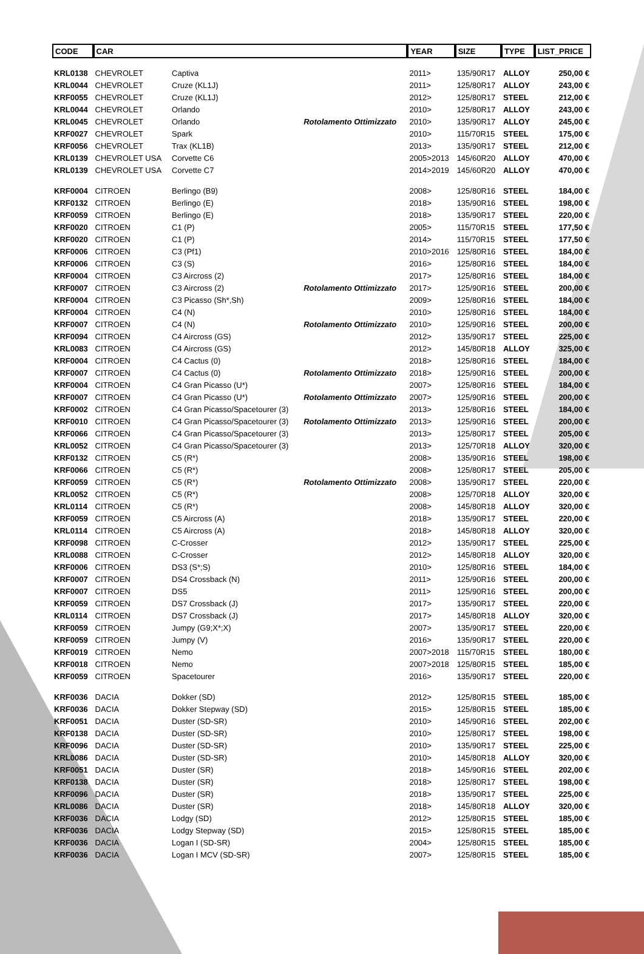| CODE | CAR | | | YEAR | SIZE | TYPE | LIST_PRICE |
| --- | --- | --- | --- | --- | --- | --- | --- |
| KRL0138 | CHEVROLET | Captiva | | 2011> | 135/90R17 | ALLOY | 250,00 € |
| KRL0044 | CHEVROLET | Cruze (KL1J) | | 2011> | 125/80R17 | ALLOY | 243,00 € |
| KRF0055 | CHEVROLET | Cruze (KL1J) | | 2012> | 125/80R17 | STEEL | 212,00 € |
| KRL0044 | CHEVROLET | Orlando | | 2010> | 125/80R17 | ALLOY | 243,00 € |
| KRL0045 | CHEVROLET | Orlando | Rotolamento Ottimizzato | 2010> | 135/90R17 | ALLOY | 245,00 € |
| KRF0027 | CHEVROLET | Spark | | 2010> | 115/70R15 | STEEL | 175,00 € |
| KRF0056 | CHEVROLET | Trax (KL1B) | | 2013> | 135/90R17 | STEEL | 212,00 € |
| KRL0139 | CHEVROLET USA | Corvette C6 | | 2005>2013 | 145/60R20 | ALLOY | 470,00 € |
| KRL0139 | CHEVROLET USA | Corvette C7 | | 2014>2019 | 145/60R20 | ALLOY | 470,00 € |
| KRF0004 | CITROEN | Berlingo (B9) | | 2008> | 125/80R16 | STEEL | 184,00 € |
| KRF0132 | CITROEN | Berlingo (E) | | 2018> | 135/90R16 | STEEL | 198,00 € |
| KRF0059 | CITROEN | Berlingo (E) | | 2018> | 135/90R17 | STEEL | 220,00 € |
| KRF0020 | CITROEN | C1 (P) | | 2005> | 115/70R15 | STEEL | 177,50 € |
| KRF0020 | CITROEN | C1 (P) | | 2014> | 115/70R15 | STEEL | 177,50 € |
| KRF0006 | CITROEN | C3 (Pf1) | | 2010>2016 | 125/80R16 | STEEL | 184,00 € |
| KRF0006 | CITROEN | C3 (S) | | 2016> | 125/80R16 | STEEL | 184,00 € |
| KRF0004 | CITROEN | C3 Aircross (2) | | 2017> | 125/80R16 | STEEL | 184,00 € |
| KRF0007 | CITROEN | C3 Aircross (2) | Rotolamento Ottimizzato | 2017> | 125/90R16 | STEEL | 200,00 € |
| KRF0004 | CITROEN | C3 Picasso (Sh*,Sh) | | 2009> | 125/80R16 | STEEL | 184,00 € |
| KRF0004 | CITROEN | C4 (N) | | 2010> | 125/80R16 | STEEL | 184,00 € |
| KRF0007 | CITROEN | C4 (N) | Rotolamento Ottimizzato | 2010> | 125/90R16 | STEEL | 200,00 € |
| KRF0094 | CITROEN | C4 Aircross (GS) | | 2012> | 135/90R17 | STEEL | 225,00 € |
| KRL0083 | CITROEN | C4 Aircross (GS) | | 2012> | 145/80R18 | ALLOY | 325,00 € |
| KRF0004 | CITROEN | C4 Cactus (0) | | 2018> | 125/80R16 | STEEL | 184,00 € |
| KRF0007 | CITROEN | C4 Cactus (0) | Rotolamento Ottimizzato | 2018> | 125/90R16 | STEEL | 200,00 € |
| KRF0004 | CITROEN | C4 Gran Picasso (U*) | | 2007> | 125/80R16 | STEEL | 184,00 € |
| KRF0007 | CITROEN | C4 Gran Picasso (U*) | Rotolamento Ottimizzato | 2007> | 125/90R16 | STEEL | 200,00 € |
| KRF0002 | CITROEN | C4 Gran Picasso/Spacetourer (3) | | 2013> | 125/80R16 | STEEL | 184,00 € |
| KRF0010 | CITROEN | C4 Gran Picasso/Spacetourer (3) | Rotolamento Ottimizzato | 2013> | 125/90R16 | STEEL | 200,00 € |
| KRF0066 | CITROEN | C4 Gran Picasso/Spacetourer (3) | | 2013> | 125/80R17 | STEEL | 205,00 € |
| KRL0052 | CITROEN | C4 Gran Picasso/Spacetourer (3) | | 2013> | 125/70R18 | ALLOY | 320,00 € |
| KRF0132 | CITROEN | C5 (R*) | | 2008> | 135/90R16 | STEEL | 198,00 € |
| KRF0066 | CITROEN | C5 (R*) | | 2008> | 125/80R17 | STEEL | 205,00 € |
| KRF0059 | CITROEN | C5 (R*) | Rotolamento Ottimizzato | 2008> | 135/90R17 | STEEL | 220,00 € |
| KRL0052 | CITROEN | C5 (R*) | | 2008> | 125/70R18 | ALLOY | 320,00 € |
| KRL0114 | CITROEN | C5 (R*) | | 2008> | 145/80R18 | ALLOY | 320,00 € |
| KRF0059 | CITROEN | C5 Aircross (A) | | 2018> | 135/90R17 | STEEL | 220,00 € |
| KRL0114 | CITROEN | C5 Aircross (A) | | 2018> | 145/80R18 | ALLOY | 320,00 € |
| KRF0098 | CITROEN | C-Crosser | | 2012> | 135/90R17 | STEEL | 225,00 € |
| KRL0088 | CITROEN | C-Crosser | | 2012> | 145/80R18 | ALLOY | 320,00 € |
| KRF0006 | CITROEN | DS3 (S*;S) | | 2010> | 125/80R16 | STEEL | 184,00 € |
| KRF0007 | CITROEN | DS4 Crossback (N) | | 2011> | 125/90R16 | STEEL | 200,00 € |
| KRF0007 | CITROEN | DS5 | | 2011> | 125/90R16 | STEEL | 200,00 € |
| KRF0059 | CITROEN | DS7 Crossback (J) | | 2017> | 135/90R17 | STEEL | 220,00 € |
| KRL0114 | CITROEN | DS7 Crossback (J) | | 2017> | 145/80R18 | ALLOY | 320,00 € |
| KRF0059 | CITROEN | Jumpy (G9;X*;X) | | 2007> | 135/90R17 | STEEL | 220,00 € |
| KRF0059 | CITROEN | Jumpy (V) | | 2016> | 135/90R17 | STEEL | 220,00 € |
| KRF0019 | CITROEN | Nemo | | 2007>2018 | 115/70R15 | STEEL | 180,00 € |
| KRF0018 | CITROEN | Nemo | | 2007>2018 | 125/80R15 | STEEL | 185,00 € |
| KRF0059 | CITROEN | Spacetourer | | 2016> | 135/90R17 | STEEL | 220,00 € |
| KRF0036 | DACIA | Dokker (SD) | | 2012> | 125/80R15 | STEEL | 185,00 € |
| KRF0036 | DACIA | Dokker Stepway (SD) | | 2015> | 125/80R15 | STEEL | 185,00 € |
| KRF0051 | DACIA | Duster (SD-SR) | | 2010> | 145/90R16 | STEEL | 202,00 € |
| KRF0138 | DACIA | Duster (SD-SR) | | 2010> | 125/80R17 | STEEL | 198,00 € |
| KRF0096 | DACIA | Duster (SD-SR) | | 2010> | 135/90R17 | STEEL | 225,00 € |
| KRL0086 | DACIA | Duster (SD-SR) | | 2010> | 145/80R18 | ALLOY | 320,00 € |
| KRF0051 | DACIA | Duster (SR) | | 2018> | 145/90R16 | STEEL | 202,00 € |
| KRF0138 | DACIA | Duster (SR) | | 2018> | 125/80R17 | STEEL | 198,00 € |
| KRF0096 | DACIA | Duster (SR) | | 2018> | 135/90R17 | STEEL | 225,00 € |
| KRL0086 | DACIA | Duster (SR) | | 2018> | 145/80R18 | ALLOY | 320,00 € |
| KRF0036 | DACIA | Lodgy (SD) | | 2012> | 125/80R15 | STEEL | 185,00 € |
| KRF0036 | DACIA | Lodgy Stepway (SD) | | 2015> | 125/80R15 | STEEL | 185,00 € |
| KRF0036 | DACIA | Logan I (SD-SR) | | 2004> | 125/80R15 | STEEL | 185,00 € |
| KRF0036 | DACIA | Logan I MCV (SD-SR) | | 2007> | 125/80R15 | STEEL | 185,00 € |